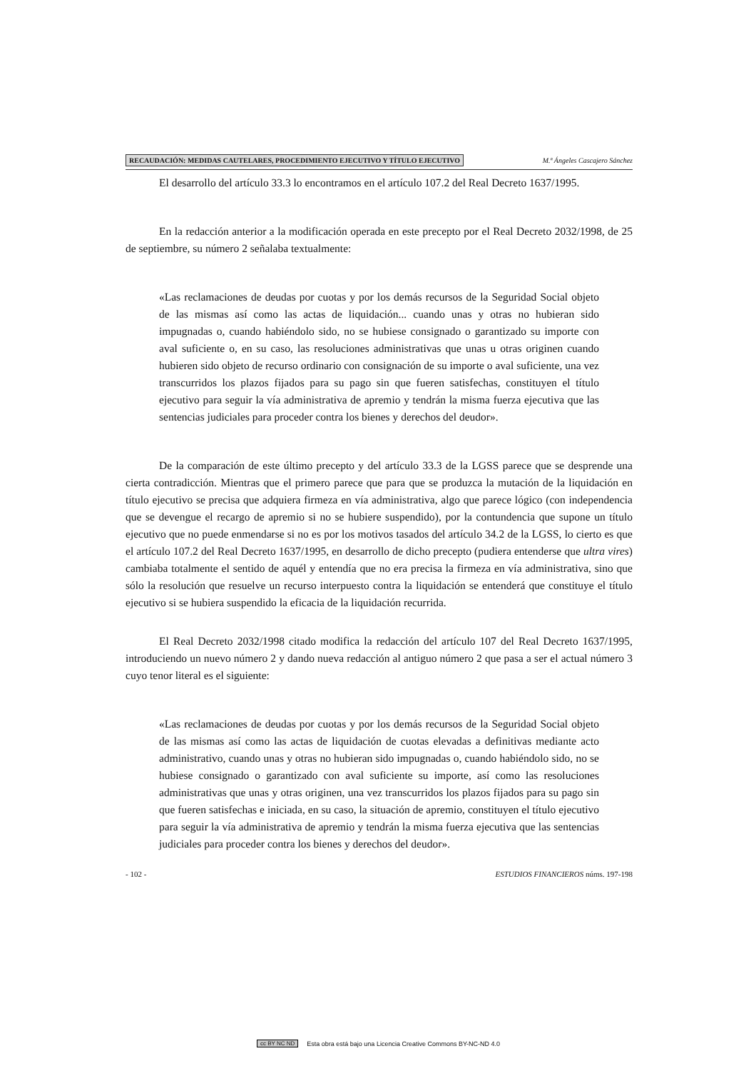RECAUDACIÓN: MEDIDAS CAUTELARES, PROCEDIMIENTO EJECUTIVO Y TÍTULO EJECUTIVO M.ª Ángeles Cascajero Sánchez
El desarrollo del artículo 33.3 lo encontramos en el artículo 107.2 del Real Decreto 1637/1995.
En la redacción anterior a la modificación operada en este precepto por el Real Decreto 2032/1998, de 25 de septiembre, su número 2 señalaba textualmente:
«Las reclamaciones de deudas por cuotas y por los demás recursos de la Seguridad Social objeto de las mismas así como las actas de liquidación... cuando unas y otras no hubieran sido impugnadas o, cuando habiéndolo sido, no se hubiese consignado o garantizado su importe con aval suficiente o, en su caso, las resoluciones administrativas que unas u otras originen cuando hubieren sido objeto de recurso ordinario con consignación de su importe o aval suficiente, una vez transcurridos los plazos fijados para su pago sin que fueren satisfechas, constituyen el título ejecutivo para seguir la vía administrativa de apremio y tendrán la misma fuerza ejecutiva que las sentencias judiciales para proceder contra los bienes y derechos del deudor».
De la comparación de este último precepto y del artículo 33.3 de la LGSS parece que se desprende una cierta contradicción. Mientras que el primero parece que para que se produzca la mutación de la liquidación en título ejecutivo se precisa que adquiera firmeza en vía administrativa, algo que parece lógico (con independencia que se devengue el recargo de apremio si no se hubiere suspendido), por la contundencia que supone un título ejecutivo que no puede enmendarse si no es por los motivos tasados del artículo 34.2 de la LGSS, lo cierto es que el artículo 107.2 del Real Decreto 1637/1995, en desarrollo de dicho precepto (pudiera entenderse que ultra vires) cambiaba totalmente el sentido de aquél y entendía que no era precisa la firmeza en vía administrativa, sino que sólo la resolución que resuelve un recurso interpuesto contra la liquidación se entenderá que constituye el título ejecutivo si se hubiera suspendido la eficacia de la liquidación recurrida.
El Real Decreto 2032/1998 citado modifica la redacción del artículo 107 del Real Decreto 1637/1995, introduciendo un nuevo número 2 y dando nueva redacción al antiguo número 2 que pasa a ser el actual número 3 cuyo tenor literal es el siguiente:
«Las reclamaciones de deudas por cuotas y por los demás recursos de la Seguridad Social objeto de las mismas así como las actas de liquidación de cuotas elevadas a definitivas mediante acto administrativo, cuando unas y otras no hubieran sido impugnadas o, cuando habiéndolo sido, no se hubiese consignado o garantizado con aval suficiente su importe, así como las resoluciones administrativas que unas y otras originen, una vez transcurridos los plazos fijados para su pago sin que fueren satisfechas e iniciada, en su caso, la situación de apremio, constituyen el título ejecutivo para seguir la vía administrativa de apremio y tendrán la misma fuerza ejecutiva que las sentencias judiciales para proceder contra los bienes y derechos del deudor».
- 102 - ESTUDIOS FINANCIEROS núms. 197-198
cc BY NC ND Esta obra está bajo una Licencia Creative Commons BY-NC-ND 4.0